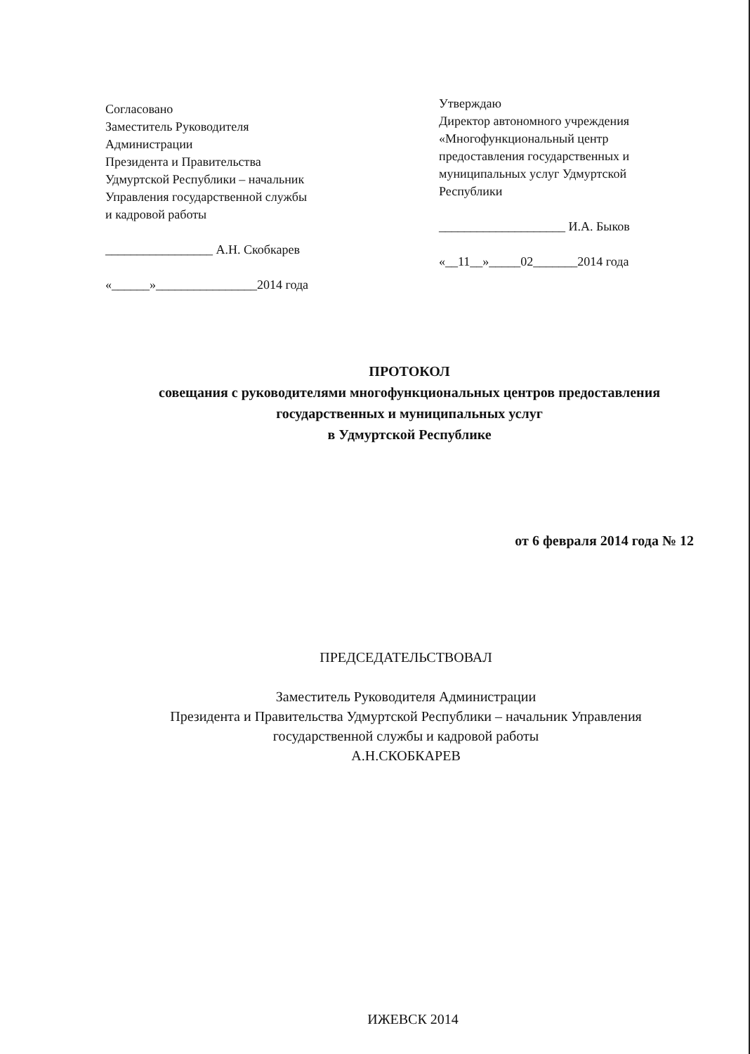Согласовано
Заместитель Руководителя
Администрации
Президента и Правительства
Удмуртской Республики – начальник
Управления государственной службы
и кадровой работы
_________________ А.Н. Скобкарев
«______»________________2014 года
Утверждаю
Директор автономного учреждения
«Многофункциональный центр
предоставления государственных и
муниципальных услуг Удмуртской
Республики
____________________ И.А. Быков
«__11__»_____02_______2014 года
ПРОТОКОЛ
совещания с руководителями многофункциональных центров предоставления
государственных и муниципальных услуг
в Удмуртской Республике
от 6 февраля 2014 года № 12
ПРЕДСЕДАТЕЛЬСТВОВАЛ
Заместитель Руководителя Администрации
Президента и Правительства Удмуртской Республики – начальник Управления
государственной службы и кадровой работы
А.Н.СКОБКАРЕВ
ИЖЕВСК 2014